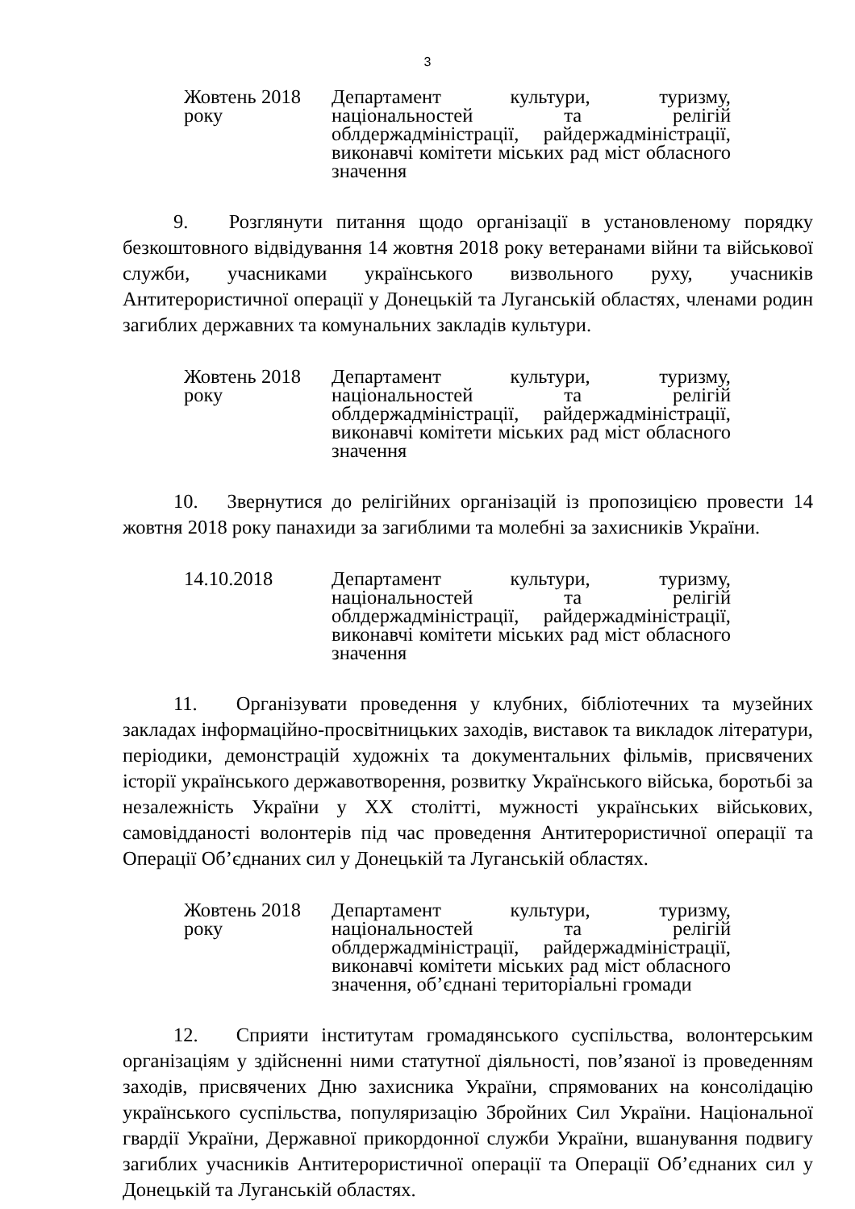3
Жовтень 2018 року Департамент культури, туризму, національностей та релігій облдержадміністрації, райдержадміністрації, виконавчі комітети міських рад міст обласного значення
9. Розглянути питання щодо організації в установленому порядку безкоштовного відвідування 14 жовтня 2018 року ветеранами війни та військової служби, учасниками українського визвольного руху, учасників Антитерористичної операції у Донецькій та Луганській областях, членами родин загиблих державних та комунальних закладів культури.
Жовтень 2018 року Департамент культури, туризму, національностей та релігій облдержадміністрації, райдержадміністрації, виконавчі комітети міських рад міст обласного значення
10. Звернутися до релігійних організацій із пропозицією провести 14 жовтня 2018 року панахиди за загиблими та молебні за захисників України.
14.10.2018 Департамент культури, туризму, національностей та релігій облдержадміністрації, райдержадміністрації, виконавчі комітети міських рад міст обласного значення
11. Організувати проведення у клубних, бібліотечних та музейних закладах інформаційно-просвітницьких заходів, виставок та викладок літератури, періодики, демонстрацій художніх та документальних фільмів, присвячених історії українського державотворення, розвитку Українського війська, боротьбі за незалежність України у ХХ столітті, мужності українських військових, самовідданості волонтерів під час проведення Антитерористичної операції та Операції Об’єднаних сил у Донецькій та Луганській областях.
Жовтень 2018 року Департамент культури, туризму, національностей та релігій облдержадміністрації, райдержадміністрації, виконавчі комітети міських рад міст обласного значення, об’єднані територіальні громади
12. Сприяти інститутам громадянського суспільства, волонтерським організаціям у здійсненні ними статутної діяльності, пов’язаної із проведенням заходів, присвячених Дню захисника України, спрямованих на консолідацію українського суспільства, популяризацію Збройних Сил України. Національної гвардії України, Державної прикордонної служби України, вшанування подвигу загиблих учасників Антитерористичної операції та Операції Об’єднаних сил у Донецькій та Луганській областях.